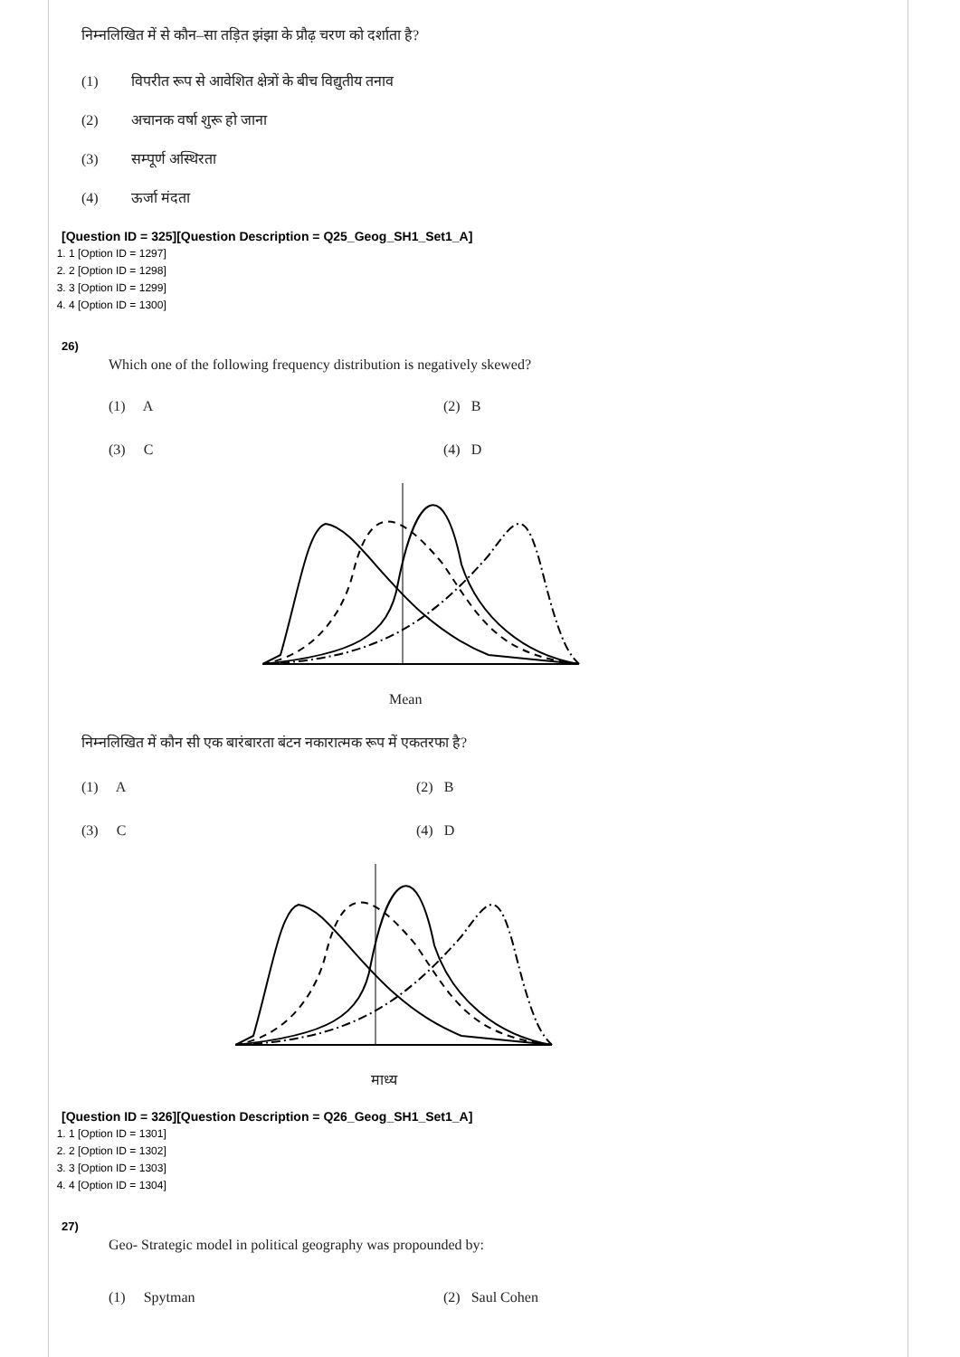निम्नलिखित में से कौन–सा तड़ित झंझा के प्रौढ़ चरण को दर्शाता है?
(1) विपरीत रूप से आवेशित क्षेत्रों के बीच विद्युतीय तनाव
(2) अचानक वर्षा शुरू हो जाना
(3) सम्पूर्ण अस्थिरता
(4) ऊर्जा मंदता
[Question ID = 325][Question Description = Q25_Geog_SH1_Set1_A]
1. 1 [Option ID = 1297]
2. 2 [Option ID = 1298]
3. 3 [Option ID = 1299]
4. 4 [Option ID = 1300]
26)
Which one of the following frequency distribution is negatively skewed?
(1) A (2) B (3) C (4) D
Mean
निम्नलिखित में कौन सी एक बारंबारता बंटन नकारात्मक रूप में एकतरफा है?
(1) A (2) B (3) C (4) D
माध्य
[Question ID = 326][Question Description = Q26_Geog_SH1_Set1_A]
1. 1 [Option ID = 1301]
2. 2 [Option ID = 1302]
3. 3 [Option ID = 1303]
4. 4 [Option ID = 1304]
27)
Geo- Strategic model in political geography was propounded by:
(1) Spytman (2) Saul Cohen